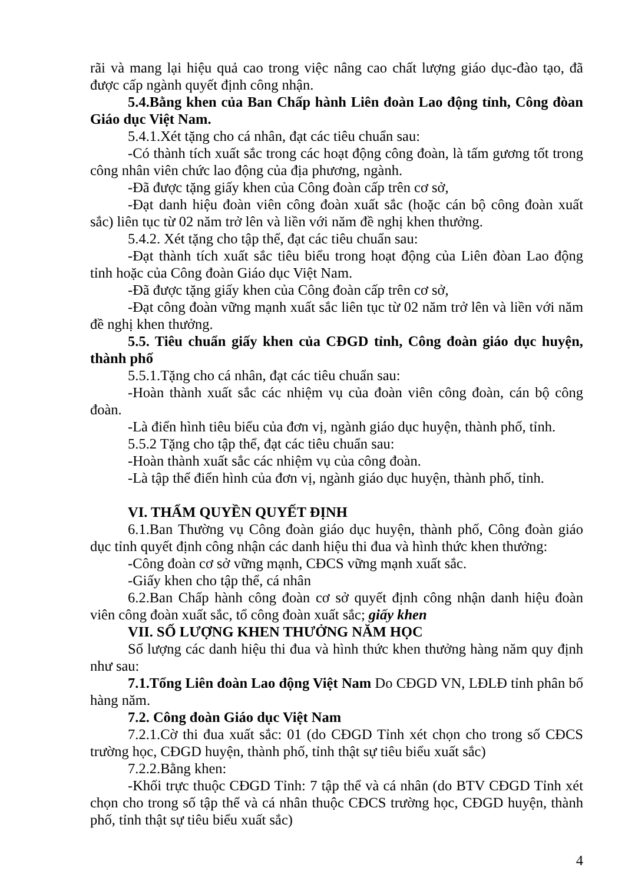rãi và mang lại hiệu quả cao trong việc nâng cao chất lượng giáo dục-đào tạo, đã được cấp ngành quyết định công nhận.
5.4.Bằng khen của Ban Chấp hành Liên đoàn Lao động tỉnh, Công đòan Giáo dục Việt Nam.
5.4.1.Xét tặng cho cá nhân, đạt các tiêu chuẩn sau:
-Có thành tích xuất sắc trong các hoạt động công đoàn, là tấm gương tốt trong công nhân viên chức lao động của địa phương, ngành.
-Đã được tặng giấy khen của Công đoàn cấp trên cơ sở,
-Đạt danh hiệu đoàn viên công đoàn xuất sắc (hoặc cán bộ công đoàn xuất sắc) liên tục từ 02 năm trở lên và liền với năm đề nghị khen thưởng.
5.4.2. Xét tặng cho tập thể, đạt các tiêu chuẩn sau:
-Đạt thành tích xuất sắc tiêu biểu trong hoạt động của Liên đòan Lao động tỉnh hoặc của Công đoàn Giáo dục Việt Nam.
-Đã được tặng giấy khen của Công đoàn cấp trên cơ sở,
-Đạt công đoàn vững mạnh xuất sắc liên tục từ 02 năm trở lên và liền với năm đề nghị khen thưởng.
5.5. Tiêu chuẩn giấy khen của CĐGD tỉnh, Công đoàn giáo dục huyện, thành phố
5.5.1.Tặng cho cá nhân, đạt các tiêu chuẩn sau:
-Hoàn thành xuất sắc các nhiệm vụ của đoàn viên công đoàn, cán bộ công đoàn.
-Là điển hình tiêu biểu của đơn vị, ngành giáo dục huyện, thành phố, tỉnh.
5.5.2 Tặng cho tập thể, đạt các tiêu chuẩn sau:
-Hoàn thành xuất sắc các nhiệm vụ của công đoàn.
-Là tập thể điển hình của đơn vị, ngành giáo dục huyện, thành phố, tỉnh.
VI. THẨM QUYỀN QUYẾT ĐỊNH
6.1.Ban Thường vụ Công đoàn giáo dục huyện, thành phố, Công đoàn giáo dục tỉnh quyết định công nhận các danh hiệu thi đua và hình thức khen thưởng:
-Công đoàn cơ sở vững mạnh, CĐCS vững mạnh xuất sắc.
-Giấy khen cho tập thể, cá nhân
6.2.Ban Chấp hành công đoàn cơ sở quyết định công nhận danh hiệu đoàn viên công đoàn xuất sắc, tổ công đoàn xuất sắc; giấy khen
VII. SỐ LƯỢNG KHEN THƯỞNG NĂM HỌC
Số lượng các danh hiệu thi đua và hình thức khen thưởng hàng năm quy định như sau:
7.1.Tổng Liên đoàn Lao động Việt Nam Do CĐGD VN, LĐLĐ tỉnh phân bố hàng năm.
7.2. Công đoàn Giáo dục Việt Nam
7.2.1.Cờ thi đua xuất sắc: 01 (do CĐGD Tỉnh xét chọn cho trong số CĐCS trường học, CĐGD huyện, thành phố, tỉnh thật sự tiêu biểu xuất sắc)
7.2.2.Bằng khen:
-Khối trực thuộc CĐGD Tỉnh: 7 tập thể và cá nhân (do BTV CĐGD Tỉnh xét chọn cho trong số tập thể và cá nhân thuộc CĐCS trường học, CĐGD huyện, thành phố, tỉnh thật sự tiêu biểu xuất sắc)
4